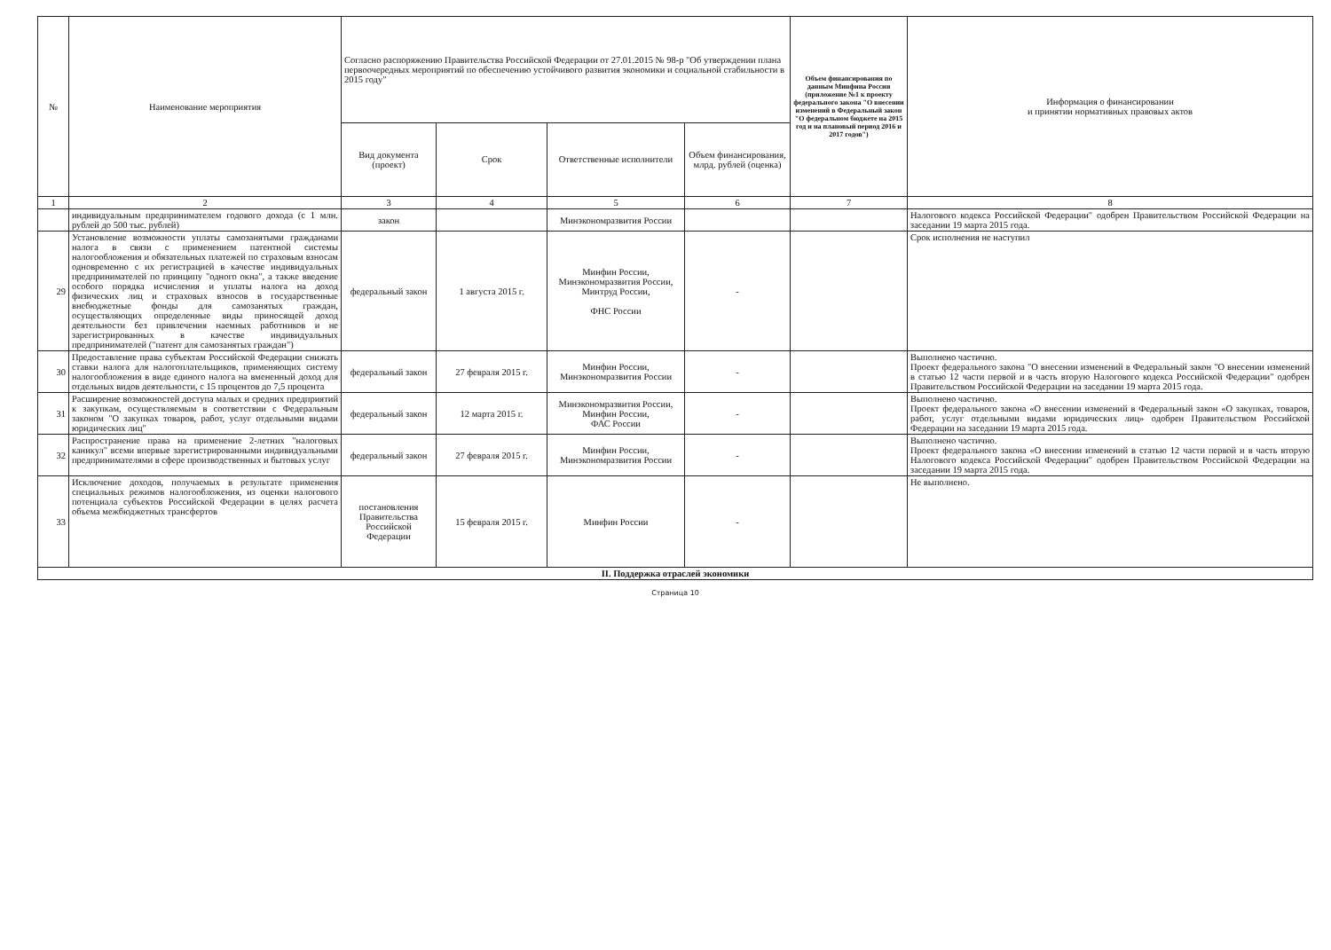| № | Наименование мероприятия | Согласно распоряжению Правительства Российской Федерации от 27.01.2015 № 98-р "Об утверждении плана первоочередных мероприятий по обеспечению устойчивого развития экономики и социальной стабильности в 2015 году" | | | | Объем финансирования по данным Минфина России (приложение №1 к проекту федерального закона "О внесении изменений в Федеральный закон "О федеральном бюджете на 2015 год и на плановый период 2016 и 2017 годов") | Информация о финансировании и принятии нормативных правовых актов |
| --- | --- | --- | --- | --- | --- | --- | --- |
| | | Вид документа (проект) | Срок | Ответственные исполнители | Объем финансирования, млрд. рублей (оценка) | | |
| 1 | 2 | 3 | 4 | 5 | 6 | 7 | 8 |
| | индивидуальным предпринимателем годового дохода (с 1 млн. рублей до 500 тыс. рублей) | закон | | Минэкономразвития России | | | Налогового кодекса Российской Федерации" одобрен Правительством Российской Федерации на заседании 19 марта 2015 года. |
| 29 | Установление возможности уплаты самозанятыми гражданами налога в связи с применением патентной системы налогообложения и обязательных платежей по страховым взносам одновременно с их регистрацией в качестве индивидуальных предпринимателей по принципу "одного окна", а также введение особого порядка исчисления и уплаты налога на доход физических лиц и страховых взносов в государственные внебюджетные фонды для самозанятых граждан, осуществляющих определенные виды приносящей доход деятельности без привлечения наемных работников и не зарегистрированных в качестве индивидуальных предпринимателей ("патент для самозанятых граждан") | федеральный закон | 1 августа 2015 г. | Минфин России, Минэкономразвития России, Минтруд России, ФНС России | - | | Срок исполнения не наступил |
| 30 | Предоставление права субъектам Российской Федерации снижать ставки налога для налогоплательщиков, применяющих систему налогообложения в виде единого налога на вмененный доход для отдельных видов деятельности, с 15 процентов до 7,5 процента | федеральный закон | 27 февраля 2015 г. | Минфин России, Минэкономразвития России | - | | Выполнено частично. Проект федерального закона "О внесении изменений в Федеральный закон "О внесении изменений в статью 12 части первой и в часть вторую Налогового кодекса Российской Федерации" одобрен Правительством Российской Федерации на заседании 19 марта 2015 года. |
| 31 | Расширение возможностей доступа малых и средних предприятий к закупкам, осуществляемым в соответствии с Федеральным законом "О закупках товаров, работ, услуг отдельными видами юридических лиц" | федеральный закон | 12 марта 2015 г. | Минэкономразвития России, Минфин России, ФАС России | - | | Выполнено частично. Проект федерального закона «О внесении изменений в Федеральный закон «О закупках, товаров, работ, услуг отдельными видами юридических лиц» одобрен Правительством Российской Федерации на заседании 19 марта 2015 года. |
| 32 | Распространение права на применение 2-летних "налоговых каникул" всеми впервые зарегистрированными индивидуальными предпринимателями в сфере производственных и бытовых услуг | федеральный закон | 27 февраля 2015 г. | Минфин России, Минэкономразвития России | - | | Выполнено частично. Проект федерального закона «О внесении изменений в статью 12 части первой и в часть вторую Налогового кодекса Российской Федерации" одобрен Правительством Российской Федерации на заседании 19 марта 2015 года. |
| 33 | Исключение доходов, получаемых в результате применения специальных режимов налогообложения, из оценки налогового потенциала субъектов Российской Федерации в целях расчета объема межбюджетных трансфертов | постановления Правительства Российской Федерации | 15 февраля 2015 г. | Минфин России | - | | Не выполнено. |
| II. Поддержка отраслей экономики | | | | | | | |
Страница 10